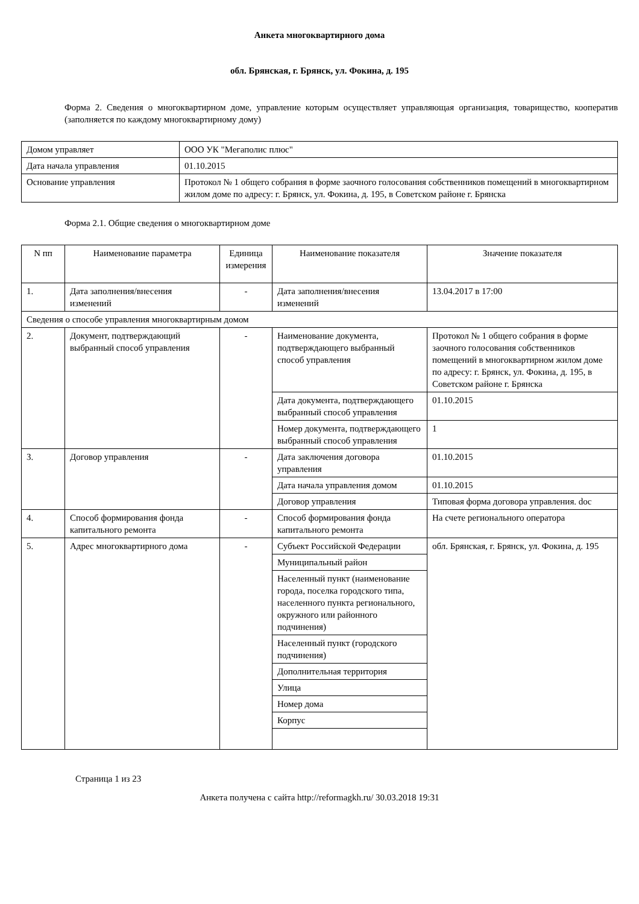Анкета многоквартирного дома
обл. Брянская, г. Брянск, ул. Фокина, д. 195
Форма 2. Сведения о многоквартирном доме, управление которым осуществляет управляющая организация, товарищество, кооператив (заполняется по каждому многоквартирному дому)
| Домом управляет | ООО УК "Мегаполис плюс" |
| Дата начала управления | 01.10.2015 |
| Основание управления | Протокол № 1 общего собрания в форме заочного голосования собственников помещений в многоквартирном жилом доме по адресу: г. Брянск, ул. Фокина, д. 195, в Советском районе г. Брянска |
Форма 2.1. Общие сведения о многоквартирном доме
| N пп | Наименование параметра | Единица измерения | Наименование показателя | Значение показателя |
| --- | --- | --- | --- | --- |
| 1. | Дата заполнения/внесения изменений | - | Дата заполнения/внесения изменений | 13.04.2017 в 17:00 |
| Сведения о способе управления многоквартирным домом | | | | |
| 2. | Документ, подтверждающий выбранный способ управления | - | Наименование документа, подтверждающего выбранный способ управления | Протокол № 1 общего собрания в форме заочного голосования собственников помещений в многоквартирном жилом доме по адресу: г. Брянск, ул. Фокина, д. 195, в Советском районе г. Брянска |
| | | | Дата документа, подтверждающего выбранный способ управления | 01.10.2015 |
| | | | Номер документа, подтверждающего выбранный способ управления | 1 |
| 3. | Договор управления | - | Дата заключения договора управления | 01.10.2015 |
| | | | Дата начала управления домом | 01.10.2015 |
| | | | Договор управления | Типовая форма договора управления. doc |
| 4. | Способ формирования фонда капитального ремонта | - | Способ формирования фонда капитального ремонта | На счете регионального оператора |
| 5. | Адрес многоквартирного дома | - | Субъект Российской Федерации | обл. Брянская, г. Брянск, ул. Фокина, д. 195 |
| | | | Муниципальный район | |
| | | | Населенный пункт (наименование города, поселка городского типа, населенного пункта регионального, окружного или районного подчинения) | |
| | | | Населенный пункт (городского подчинения) | |
| | | | Дополнительная территория | |
| | | | Улица | |
| | | | Номер дома | |
| | | | Корпус | |
Страница 1 из 23
Анкета получена с сайта http://reformagkh.ru/ 30.03.2018 19:31